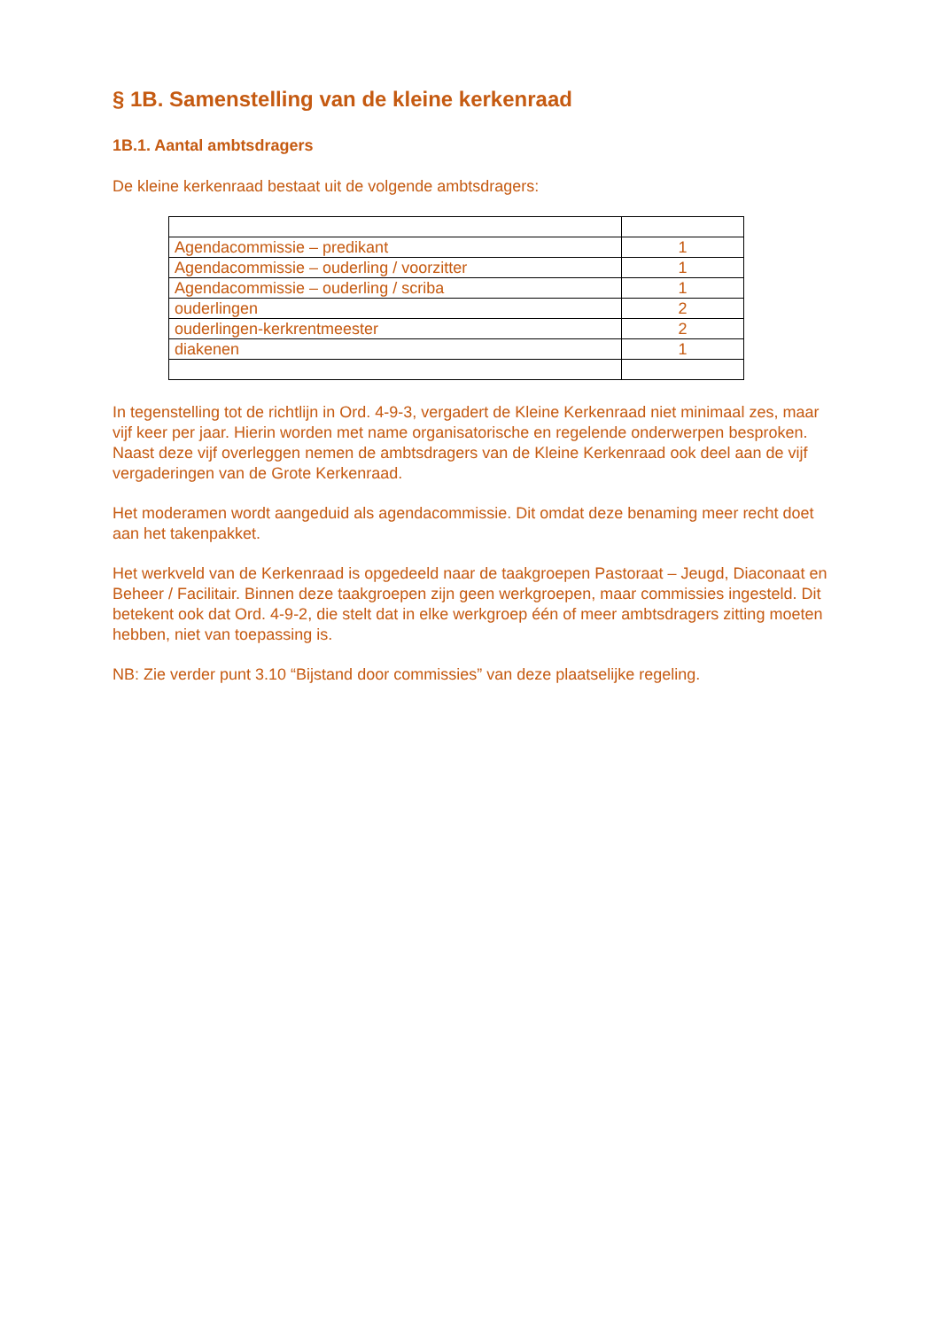§ 1B. Samenstelling van de kleine kerkenraad
1B.1. Aantal ambtsdragers
De kleine kerkenraad bestaat uit de volgende ambtsdragers:
| Agendacommissie – predikant | 1 |
| Agendacommissie – ouderling / voorzitter | 1 |
| Agendacommissie – ouderling / scriba | 1 |
| ouderlingen | 2 |
| ouderlingen-kerkrentmeester | 2 |
| diakenen | 1 |
In tegenstelling tot de richtlijn in Ord. 4-9-3, vergadert de Kleine Kerkenraad niet minimaal zes, maar vijf keer per jaar. Hierin worden met name organisatorische en regelende onderwerpen besproken. Naast deze vijf overleggen nemen de ambtsdragers van de Kleine Kerkenraad ook deel aan de vijf vergaderingen van de Grote Kerkenraad.
Het moderamen wordt aangeduid als agendacommissie. Dit omdat deze benaming meer recht doet aan het takenpakket.
Het werkveld van de Kerkenraad is opgedeeld naar de taakgroepen Pastoraat – Jeugd, Diaconaat en Beheer / Facilitair. Binnen deze taakgroepen zijn geen werkgroepen, maar commissies ingesteld. Dit betekent ook dat Ord. 4-9-2, die stelt dat in elke werkgroep één of meer ambtsdragers zitting moeten hebben, niet van toepassing is.
NB: Zie verder punt 3.10 “Bijstand door commissies” van deze plaatselijke regeling.